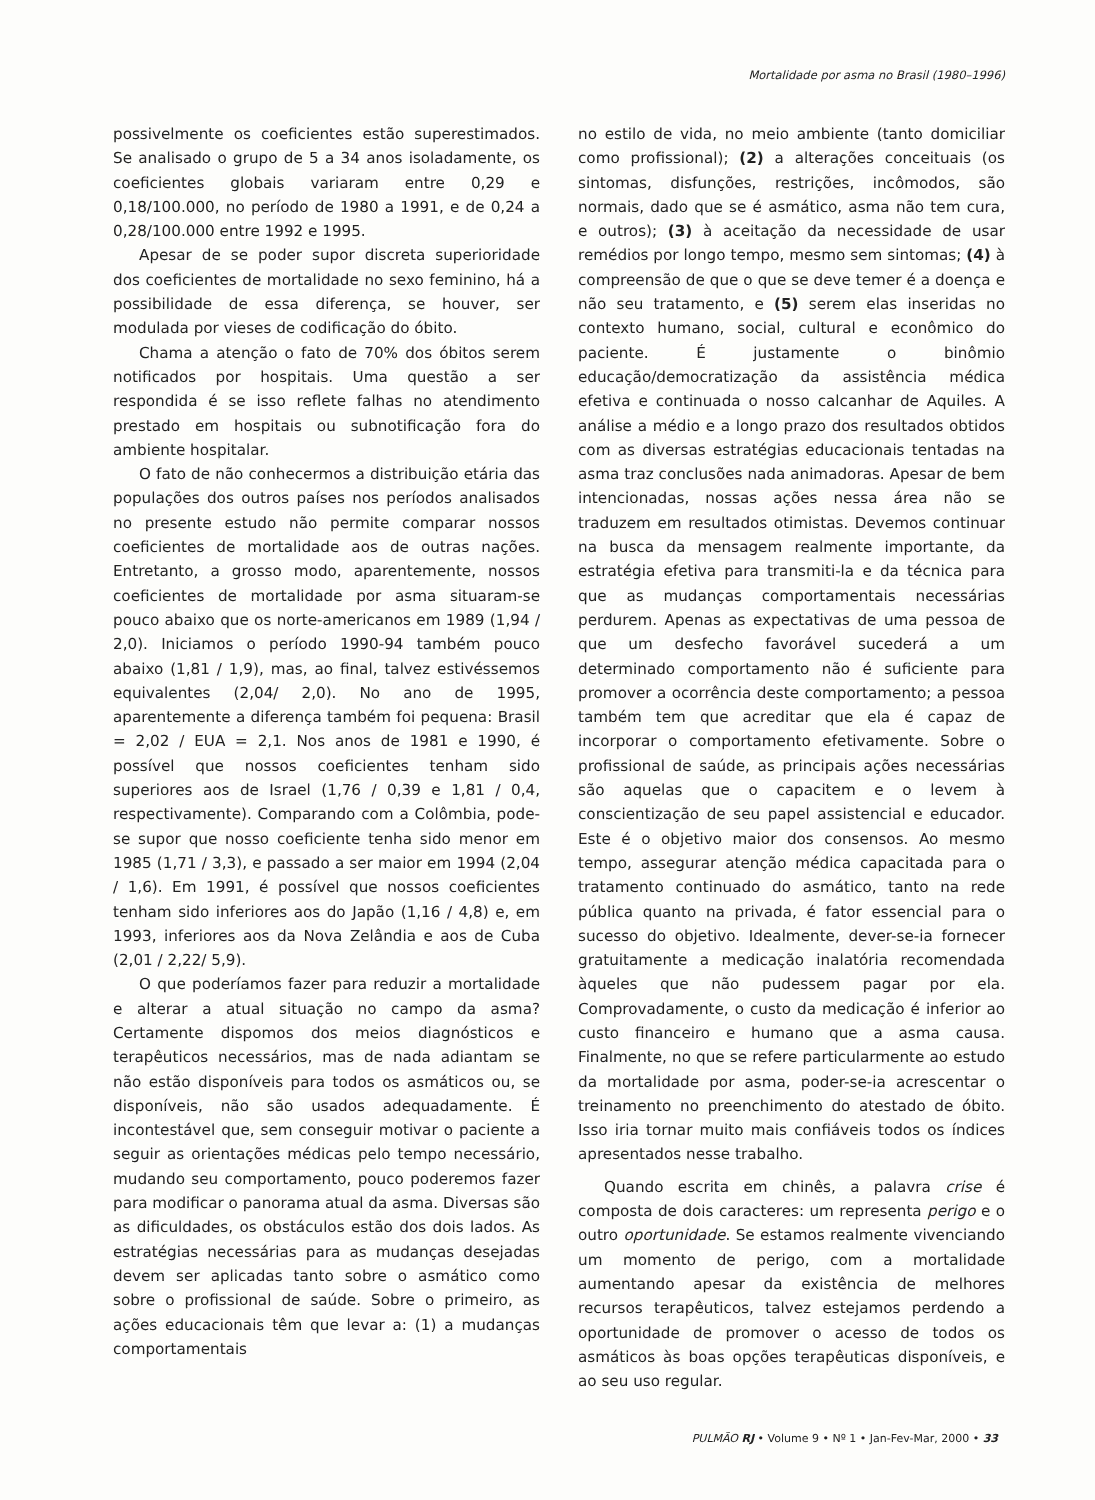Mortalidade por asma no Brasil (1980–1996)
possivelmente os coeficientes estão superestimados. Se analisado o grupo de 5 a 34 anos isoladamente, os coeficientes globais variaram entre 0,29 e 0,18/100.000, no período de 1980 a 1991, e de 0,24 a 0,28/100.000 entre 1992 e 1995.
Apesar de se poder supor discreta superioridade dos coeficientes de mortalidade no sexo feminino, há a possibilidade de essa diferença, se houver, ser modulada por vieses de codificação do óbito.
Chama a atenção o fato de 70% dos óbitos serem notificados por hospitais. Uma questão a ser respondida é se isso reflete falhas no atendimento prestado em hospitais ou subnotificação fora do ambiente hospitalar.
O fato de não conhecermos a distribuição etária das populações dos outros países nos períodos analisados no presente estudo não permite comparar nossos coeficientes de mortalidade aos de outras nações. Entretanto, a grosso modo, aparentemente, nossos coeficientes de mortalidade por asma situaram-se pouco abaixo que os norte-americanos em 1989 (1,94 / 2,0). Iniciamos o período 1990-94 também pouco abaixo (1,81 / 1,9), mas, ao final, talvez estivéssemos equivalentes (2,04/ 2,0). No ano de 1995, aparentemente a diferença também foi pequena: Brasil = 2,02 / EUA = 2,1. Nos anos de 1981 e 1990, é possível que nossos coeficientes tenham sido superiores aos de Israel (1,76 / 0,39 e 1,81 / 0,4, respectivamente). Comparando com a Colômbia, pode-se supor que nosso coeficiente tenha sido menor em 1985 (1,71 / 3,3), e passado a ser maior em 1994 (2,04 / 1,6). Em 1991, é possível que nossos coeficientes tenham sido inferiores aos do Japão (1,16 / 4,8) e, em 1993, inferiores aos da Nova Zelândia e aos de Cuba (2,01 / 2,22/ 5,9).
O que poderíamos fazer para reduzir a mortalidade e alterar a atual situação no campo da asma? Certamente dispomos dos meios diagnósticos e terapêuticos necessários, mas de nada adiantam se não estão disponíveis para todos os asmáticos ou, se disponíveis, não são usados adequadamente. É incontestável que, sem conseguir motivar o paciente a seguir as orientações médicas pelo tempo necessário, mudando seu comportamento, pouco poderemos fazer para modificar o panorama atual da asma. Diversas são as dificuldades, os obstáculos estão dos dois lados. As estratégias necessárias para as mudanças desejadas devem ser aplicadas tanto sobre o asmático como sobre o profissional de saúde. Sobre o primeiro, as ações educacionais têm que levar a: (1) a mudanças comportamentais
no estilo de vida, no meio ambiente (tanto domiciliar como profissional); (2) a alterações conceituais (os sintomas, disfunções, restrições, incômodos, são normais, dado que se é asmático, asma não tem cura, e outros); (3) à aceitação da necessidade de usar remédios por longo tempo, mesmo sem sintomas; (4) à compreensão de que o que se deve temer é a doença e não seu tratamento, e (5) serem elas inseridas no contexto humano, social, cultural e econômico do paciente. É justamente o binômio educação/democratização da assistência médica efetiva e continuada o nosso calcanhar de Aquiles. A análise a médio e a longo prazo dos resultados obtidos com as diversas estratégias educacionais tentadas na asma traz conclusões nada animadoras. Apesar de bem intencionadas, nossas ações nessa área não se traduzem em resultados otimistas. Devemos continuar na busca da mensagem realmente importante, da estratégia efetiva para transmiti-la e da técnica para que as mudanças comportamentais necessárias perdurem. Apenas as expectativas de uma pessoa de que um desfecho favorável sucederá a um determinado comportamento não é suficiente para promover a ocorrência deste comportamento; a pessoa também tem que acreditar que ela é capaz de incorporar o comportamento efetivamente. Sobre o profissional de saúde, as principais ações necessárias são aquelas que o capacitem e o levem à conscientização de seu papel assistencial e educador. Este é o objetivo maior dos consensos. Ao mesmo tempo, assegurar atenção médica capacitada para o tratamento continuado do asmático, tanto na rede pública quanto na privada, é fator essencial para o sucesso do objetivo. Idealmente, dever-se-ia fornecer gratuitamente a medicação inalatória recomendada àqueles que não pudessem pagar por ela. Comprovadamente, o custo da medicação é inferior ao custo financeiro e humano que a asma causa. Finalmente, no que se refere particularmente ao estudo da mortalidade por asma, poder-se-ia acrescentar o treinamento no preenchimento do atestado de óbito. Isso iria tornar muito mais confiáveis todos os índices apresentados nesse trabalho.
Quando escrita em chinês, a palavra crise é composta de dois caracteres: um representa perigo e o outro oportunidade. Se estamos realmente vivenciando um momento de perigo, com a mortalidade aumentando apesar da existência de melhores recursos terapêuticos, talvez estejamos perdendo a oportunidade de promover o acesso de todos os asmáticos às boas opções terapêuticas disponíveis, e ao seu uso regular.
PULMÃO RJ • Volume 9 • Nº 1 • Jan-Fev-Mar, 2000 • 33